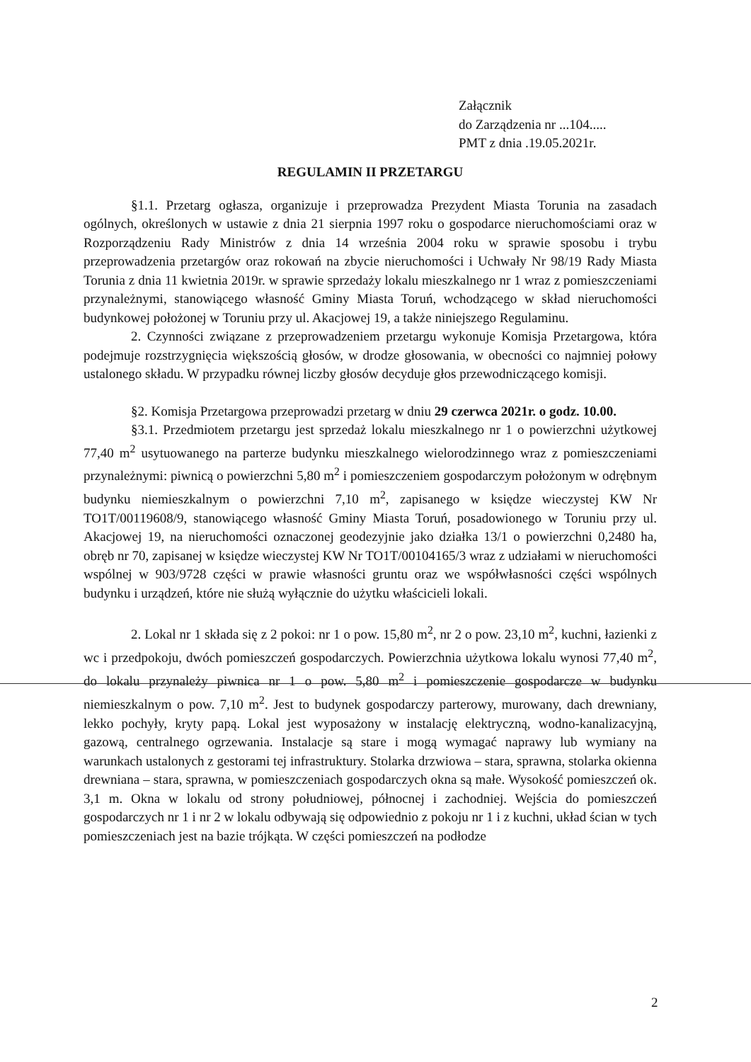Załącznik
do Zarządzenia nr ...104.....
PMT z dnia .19.05.2021r.
REGULAMIN II PRZETARGU
§1.1. Przetarg ogłasza, organizuje i przeprowadza Prezydent Miasta Torunia na zasadach ogólnych, określonych w ustawie z dnia 21 sierpnia 1997 roku o gospodarce nieruchomościami oraz w Rozporządzeniu Rady Ministrów z dnia 14 września 2004 roku w sprawie sposobu i trybu przeprowadzenia przetargów oraz rokowań na zbycie nieruchomości i Uchwały Nr 98/19 Rady Miasta Torunia z dnia 11 kwietnia 2019r. w sprawie sprzedaży lokalu mieszkalnego nr 1 wraz z pomieszczeniami przynależnymi, stanowiącego własność Gminy Miasta Toruń, wchodzącego w skład nieruchomości budynkowej położonej w Toruniu przy ul. Akacjowej 19, a także niniejszego Regulaminu.
2. Czynności związane z przeprowadzeniem przetargu wykonuje Komisja Przetargowa, która podejmuje rozstrzygnięcia większością głosów, w drodze głosowania, w obecności co najmniej połowy ustalonego składu. W przypadku równej liczby głosów decyduje głos przewodniczącego komisji.
§2. Komisja Przetargowa przeprowadzi przetarg w dniu 29 czerwca 2021r. o godz. 10.00.
§3.1. Przedmiotem przetargu jest sprzedaż lokalu mieszkalnego nr 1 o powierzchni użytkowej 77,40 m<sup>2</sup> usytuowanego na parterze budynku mieszkalnego wielorodzinnego wraz z pomieszczeniami przynależnymi: piwnicą o powierzchni 5,80 m<sup>2</sup> i pomieszczeniem gospodarczym położonym w odrębnym budynku niemieszkalnym o powierzchni 7,10 m<sup>2</sup>, zapisanego w księdze wieczystej KW Nr TO1T/00119608/9, stanowiącego własność Gminy Miasta Toruń, posadowionego w Toruniu przy ul. Akacjowej 19, na nieruchomości oznaczonej geodezyjnie jako działka 13/1 o powierzchni 0,2480 ha, obręb nr 70, zapisanej w księdze wieczystej KW Nr TO1T/00104165/3 wraz z udziałami w nieruchomości wspólnej w 903/9728 części w prawie własności gruntu oraz we współwłasności części wspólnych budynku i urządzeń, które nie służą wyłącznie do użytku właścicieli lokali.
2. Lokal nr 1 składa się z 2 pokoi: nr 1 o pow. 15,80 m<sup>2</sup>, nr 2 o pow. 23,10 m<sup>2</sup>, kuchni, łazienki z wc i przedpokoju, dwóch pomieszczeń gospodarczych. Powierzchnia użytkowa lokalu wynosi 77,40 m<sup>2</sup>, do lokalu przynależy piwnica nr 1 o pow. 5,80 m<sup>2</sup> i pomieszczenie gospodarcze w budynku niemieszkalnym o pow. 7,10 m<sup>2</sup>. Jest to budynek gospodarczy parterowy, murowany, dach drewniany, lekko pochyły, kryty papą. Lokal jest wyposażony w instalację elektryczną, wodno-kanalizacyjną, gazową, centralnego ogrzewania. Instalacje są stare i mogą wymagać naprawy lub wymiany na warunkach ustalonych z gestorami tej infrastruktury. Stolarka drzwiowa – stara, sprawna, stolarka okienna drewniana – stara, sprawna, w pomieszczeniach gospodarczych okna są małe. Wysokość pomieszczeń ok. 3,1 m. Okna w lokalu od strony południowej, północnej i zachodniej. Wejścia do pomieszczeń gospodarczych nr 1 i nr 2 w lokalu odbywają się odpowiednio z pokoju nr 1 i z kuchni, układ ścian w tych pomieszczeniach jest na bazie trójkąta. W części pomieszczeń na podłodze
2